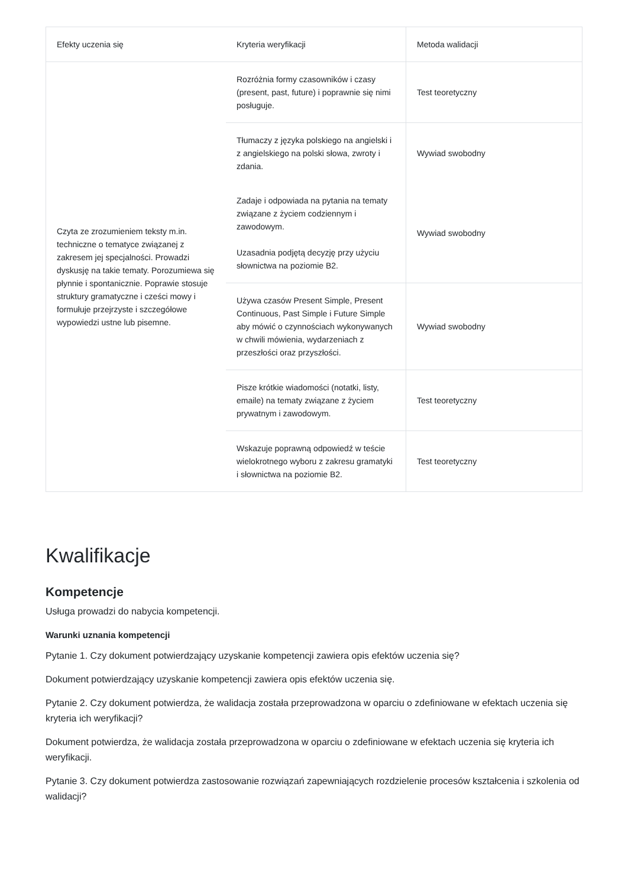| Efekty uczenia się | Kryteria weryfikacji | Metoda walidacji |
| --- | --- | --- |
| Czyta ze zrozumieniem teksty m.in. techniczne o tematyce związanej z zakresem jej specjalności. Prowadzi dyskusję na takie tematy. Porozumiewa się płynnie i spontanicznie. Poprawie stosuje struktury gramatyczne i cześci mowy i formułuje przejrzyste i szczegółowe wypowiedzi ustne lub pisemne. | Rozróżnia formy czasowników i czasy (present, past, future) i poprawnie się nimi posługuje. | Test teoretyczny |
| | Tłumaczy z języka polskiego na angielski i z angielskiego na polski słowa, zwroty i zdania. | Wywiad swobodny |
| | Zadaje i odpowiada na pytania na tematy związane z życiem codziennym i zawodowym. Uzasadnia podjętą decyzję przy użyciu słownictwa na poziomie B2. | Wywiad swobodny |
| | Używa czasów Present Simple, Present Continuous, Past Simple i Future Simple aby mówić o czynnościach wykonywanych w chwili mówienia, wydarzeniach z przeszłości oraz przyszłości. | Wywiad swobodny |
| | Pisze krótkie wiadomości (notatki, listy, emaile) na tematy związane z życiem prywatnym i zawodowym. | Test teoretyczny |
| | Wskazuje poprawną odpowiedź w teście wielokrotnego wyboru z zakresu gramatyki i słownictwa na poziomie B2. | Test teoretyczny |
Kwalifikacje
Kompetencje
Usługa prowadzi do nabycia kompetencji.
Warunki uznania kompetencji
Pytanie 1. Czy dokument potwierdzający uzyskanie kompetencji zawiera opis efektów uczenia się?
Dokument potwierdzający uzyskanie kompetencji zawiera opis efektów uczenia się.
Pytanie 2. Czy dokument potwierdza, że walidacja została przeprowadzona w oparciu o zdefiniowane w efektach uczenia się kryteria ich weryfikacji?
Dokument potwierdza, że walidacja została przeprowadzona w oparciu o zdefiniowane w efektach uczenia się kryteria ich weryfikacji.
Pytanie 3. Czy dokument potwierdza zastosowanie rozwiązań zapewniających rozdzielenie procesów kształcenia i szkolenia od walidacji?